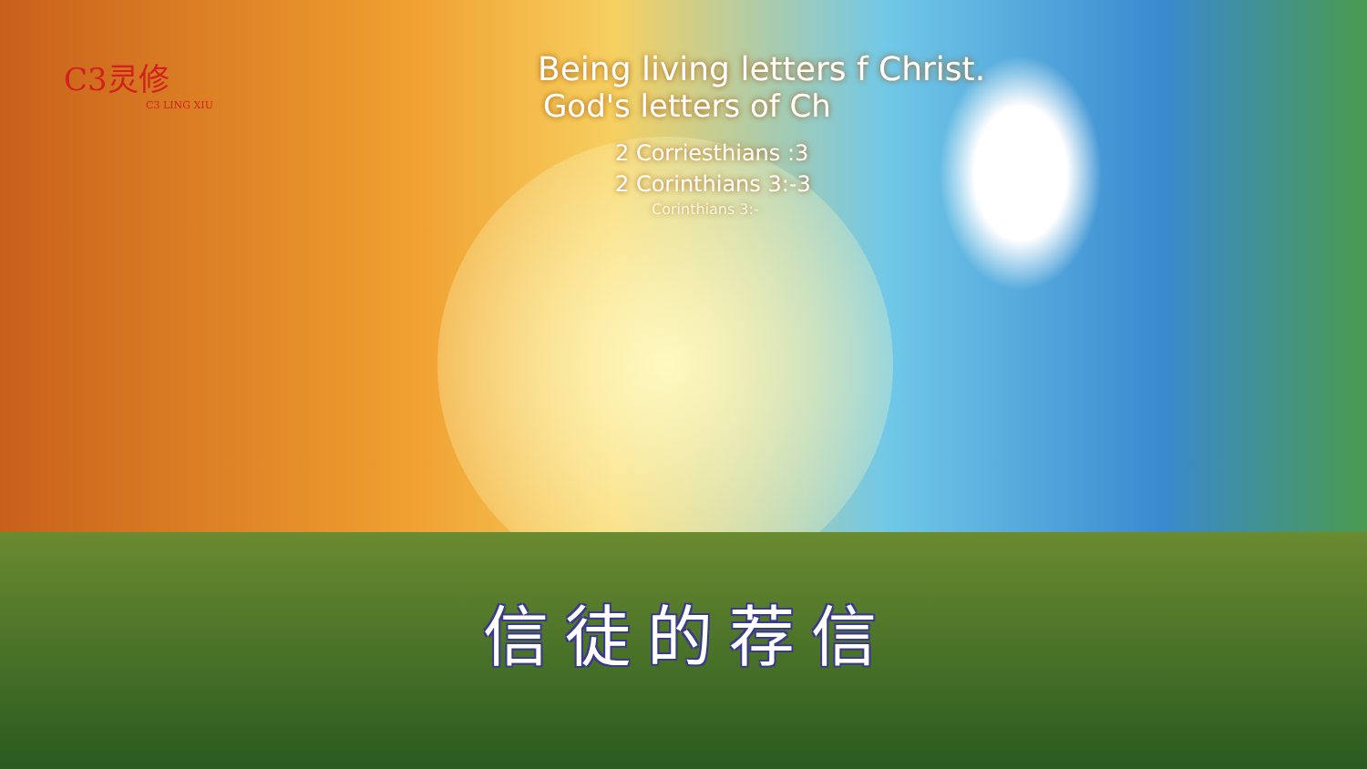C3灵修
C3 LING XIU
Being living letters f Christ.
God's letters of Ch
2 Corriesthians :3
2 Corinthians 3:-3
Corinthians 3:-
信徒的荐信